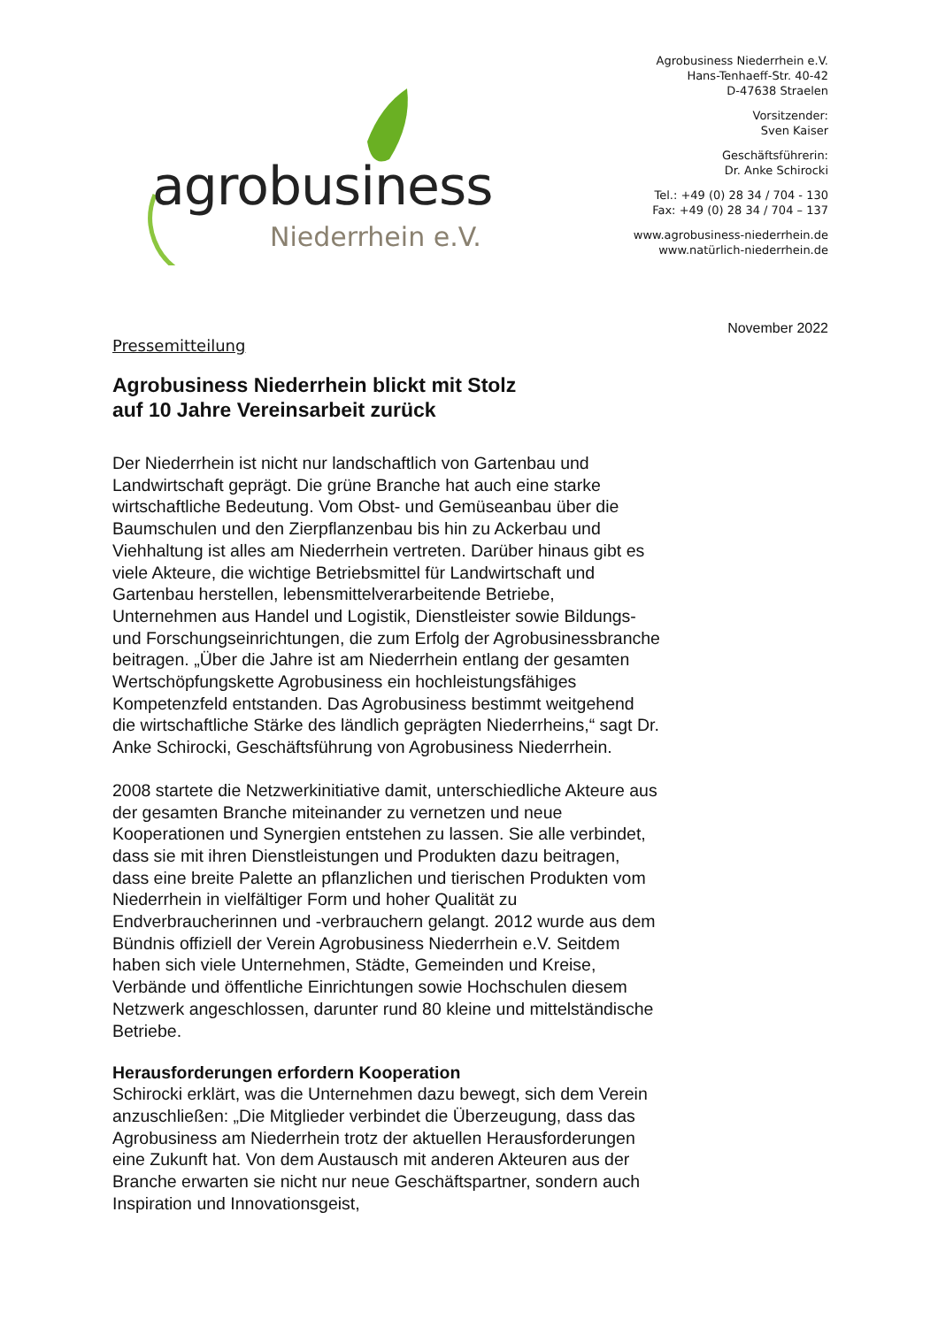agrobusiness
Niederrhein e.V.
Agrobusiness Niederrhein e.V.
Hans-Tenhaeff-Str. 40-42
D-47638 Straelen
Vorsitzender:
Sven Kaiser
Geschäftsführerin:
Dr. Anke Schirocki
Tel.: +49 (0) 28 34 / 704 - 130
Fax: +49 (0) 28 34 / 704 – 137
www.agrobusiness-niederrhein.de
www.natürlich-niederrhein.de
November 2022
Pressemitteilung
Agrobusiness Niederrhein blickt mit Stolz
auf 10 Jahre Vereinsarbeit zurück
Der Niederrhein ist nicht nur landschaftlich von Gartenbau und Landwirtschaft geprägt. Die grüne Branche hat auch eine starke wirtschaftliche Bedeutung. Vom Obst- und Gemüseanbau über die Baumschulen und den Zierpflanzenbau bis hin zu Ackerbau und Viehhaltung ist alles am Niederrhein vertreten. Darüber hinaus gibt es viele Akteure, die wichtige Betriebsmittel für Landwirtschaft und Gartenbau herstellen, lebensmittelverarbeitende Betriebe, Unternehmen aus Handel und Logistik, Dienstleister sowie Bildungs- und Forschungseinrichtungen, die zum Erfolg der Agrobusinessbranche beitragen. „Über die Jahre ist am Niederrhein entlang der gesamten Wertschöpfungskette Agrobusiness ein hochleistungsfähiges Kompetenzfeld entstanden. Das Agrobusiness bestimmt weitgehend die wirtschaftliche Stärke des ländlich geprägten Niederrheins,“ sagt Dr. Anke Schirocki, Geschäftsführung von Agrobusiness Niederrhein.
2008 startete die Netzwerkinitiative damit, unterschiedliche Akteure aus der gesamten Branche miteinander zu vernetzen und neue Kooperationen und Synergien entstehen zu lassen. Sie alle verbindet, dass sie mit ihren Dienstleistungen und Produkten dazu beitragen, dass eine breite Palette an pflanzlichen und tierischen Produkten vom Niederrhein in vielfältiger Form und hoher Qualität zu Endverbraucherinnen und -verbrauchern gelangt. 2012 wurde aus dem Bündnis offiziell der Verein Agrobusiness Niederrhein e.V. Seitdem haben sich viele Unternehmen, Städte, Gemeinden und Kreise, Verbände und öffentliche Einrichtungen sowie Hochschulen diesem Netzwerk angeschlossen, darunter rund 80 kleine und mittelständische Betriebe.
Herausforderungen erfordern Kooperation
Schirocki erklärt, was die Unternehmen dazu bewegt, sich dem Verein anzuschließen: „Die Mitglieder verbindet die Überzeugung, dass das Agrobusiness am Niederrhein trotz der aktuellen Herausforderungen eine Zukunft hat. Von dem Austausch mit anderen Akteuren aus der Branche erwarten sie nicht nur neue Geschäftspartner, sondern auch Inspiration und Innovationsgeist,